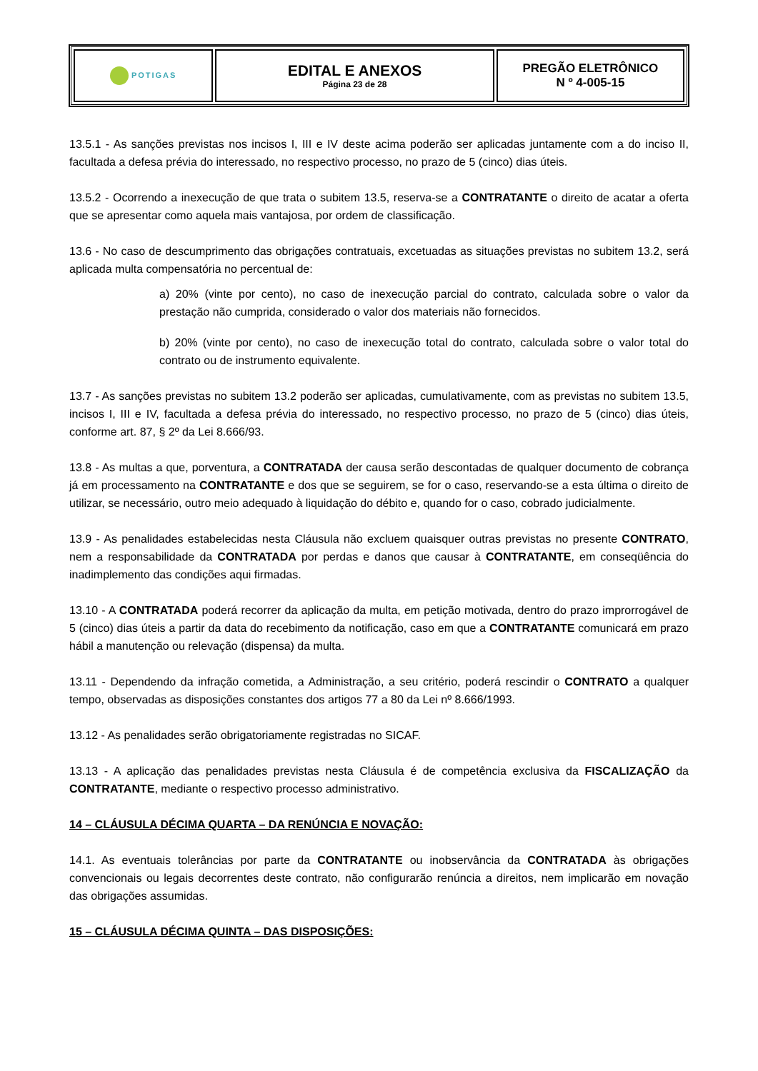| POTI GAS | EDITAL E ANEXOS Página 23 de 28 | PREGÃO ELETRÔNICO N º 4-005-15 |
13.5.1 - As sanções previstas nos incisos I, III e IV deste acima poderão ser aplicadas juntamente com a do inciso II, facultada a defesa prévia do interessado, no respectivo processo, no prazo de 5 (cinco) dias úteis.
13.5.2 - Ocorrendo a inexecução de que trata o subitem 13.5, reserva-se a CONTRATANTE o direito de acatar a oferta que se apresentar como aquela mais vantajosa, por ordem de classificação.
13.6 - No caso de descumprimento das obrigações contratuais, excetuadas as situações previstas no subitem 13.2, será aplicada multa compensatória no percentual de:
a) 20% (vinte por cento), no caso de inexecução parcial do contrato, calculada sobre o valor da prestação não cumprida, considerado o valor dos materiais não fornecidos.
b) 20% (vinte por cento), no caso de inexecução total do contrato, calculada sobre o valor total do contrato ou de instrumento equivalente.
13.7 - As sanções previstas no subitem 13.2 poderão ser aplicadas, cumulativamente, com as previstas no subitem 13.5, incisos I, III e IV, facultada a defesa prévia do interessado, no respectivo processo, no prazo de 5 (cinco) dias úteis, conforme art. 87, § 2º da Lei 8.666/93.
13.8 - As multas a que, porventura, a CONTRATADA der causa serão descontadas de qualquer documento de cobrança já em processamento na CONTRATANTE e dos que se seguirem, se for o caso, reservando-se a esta última o direito de utilizar, se necessário, outro meio adequado à liquidação do débito e, quando for o caso, cobrado judicialmente.
13.9 - As penalidades estabelecidas nesta Cláusula não excluem quaisquer outras previstas no presente CONTRATO, nem a responsabilidade da CONTRATADA por perdas e danos que causar à CONTRATANTE, em conseqüência do inadimplemento das condições aqui firmadas.
13.10 - A CONTRATADA poderá recorrer da aplicação da multa, em petição motivada, dentro do prazo improrrogável de 5 (cinco) dias úteis a partir da data do recebimento da notificação, caso em que a CONTRATANTE comunicará em prazo hábil a manutenção ou relevação (dispensa) da multa.
13.11 - Dependendo da infração cometida, a Administração, a seu critério, poderá rescindir o CONTRATO a qualquer tempo, observadas as disposições constantes dos artigos 77 a 80 da Lei nº 8.666/1993.
13.12 - As penalidades serão obrigatoriamente registradas no SICAF.
13.13 - A aplicação das penalidades previstas nesta Cláusula é de competência exclusiva da FISCALIZAÇÃO da CONTRATANTE, mediante o respectivo processo administrativo.
14 – CLÁUSULA DÉCIMA QUARTA – DA RENÚNCIA E NOVAÇÃO:
14.1. As eventuais tolerâncias por parte da CONTRATANTE ou inobservância da CONTRATADA às obrigações convencionais ou legais decorrentes deste contrato, não configurarão renúncia a direitos, nem implicarão em novação das obrigações assumidas.
15 – CLÁUSULA DÉCIMA QUINTA – DAS DISPOSIÇÕES: